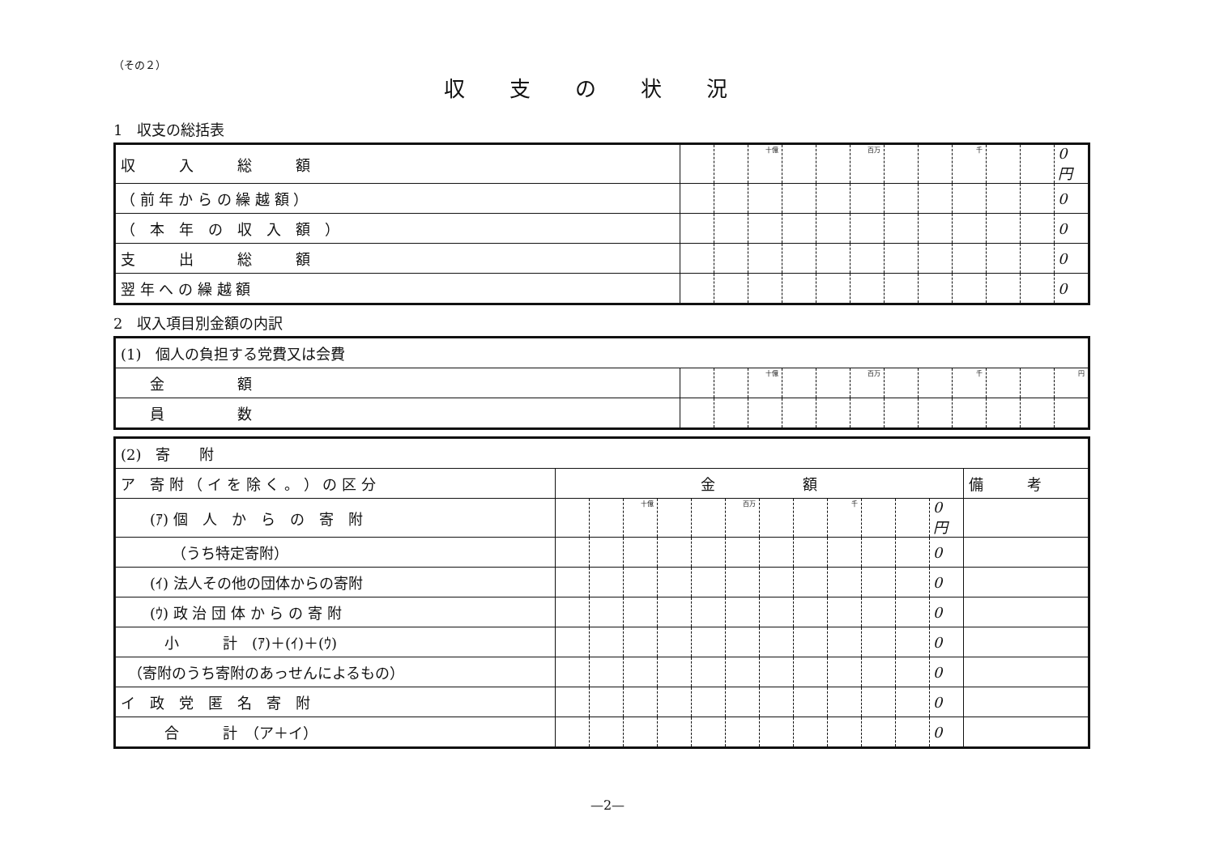（その２）
収支の状況
1　収支の総括表
| 収 入 総 額 | | | 十億 | | | 百万 | | | 千 | | | 0 円 |
| （ 前 年 か ら の 繰 越 額 ） | | | | | | | | | | | | 0 |
| （ 本 年 の 収 入 額 ） | | | | | | | | | | | | 0 |
| 支 出 総 額 | | | | | | | | | | | | 0 |
| 翌 年 へ の 繰 越 額 | | | | | | | | | | | | 0 |
2　収入項目別金額の内訳
| (1) 個人の負担する党費又は会費 | | | | | | | | | | | | |
| 金 額 | | | 十億 | | | 百万 | | | 千 | | | 円 |
| 員 数 | | | | | | | | | | | | |
| (2) 寄 附 | | | | | | | | | | | | | |
| ア 寄 附 （ イ を 除 く 。 ） の 区 分 | 金 額 | | | | | | | | | | | | 備 考 |
| (ｱ) 個 人 か ら の 寄 附 | | | 十億 | | | 百万 | | | 千 | | | 0 円 | |
| （うち特定寄附） | | | | | | | | | | | | 0 | |
| (ｲ) 法人その他の団体からの寄附 | | | | | | | | | | | | 0 | |
| (ｳ) 政 治 団 体 か ら の 寄 附 | | | | | | | | | | | | 0 | |
| 小 計 (ｱ)＋(ｲ)＋(ｳ) | | | | | | | | | | | | 0 | |
| （寄附のうち寄附のあっせんによるもの） | | | | | | | | | | | | 0 | |
| イ 政 党 匿 名 寄 附 | | | | | | | | | | | | 0 | |
| 合 計 （ア＋イ） | | | | | | | | | | | | 0 | |
—2—